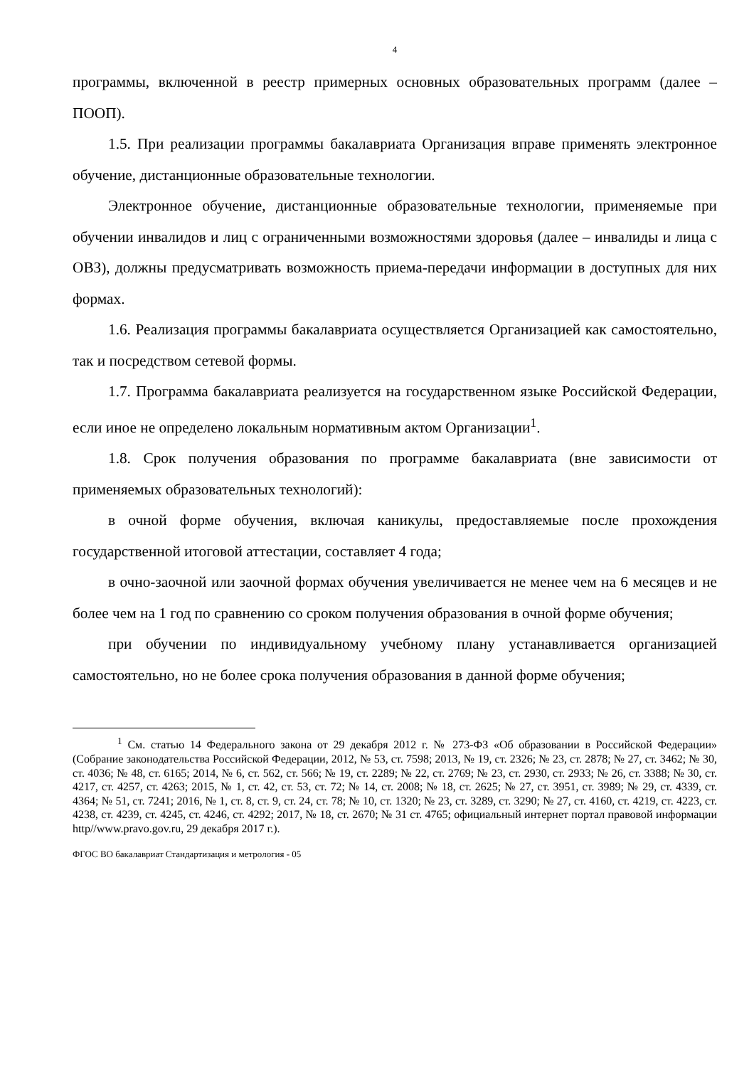4
программы, включенной в реестр примерных основных образовательных программ (далее – ПООП).
1.5. При реализации программы бакалавриата Организация вправе применять электронное обучение, дистанционные образовательные технологии.
Электронное обучение, дистанционные образовательные технологии, применяемые при обучении инвалидов и лиц с ограниченными возможностями здоровья (далее – инвалиды и лица с ОВЗ), должны предусматривать возможность приема-передачи информации в доступных для них формах.
1.6. Реализация программы бакалавриата осуществляется Организацией как самостоятельно, так и посредством сетевой формы.
1.7. Программа бакалавриата реализуется на государственном языке Российской Федерации, если иное не определено локальным нормативным актом Организации<sup>1</sup>.
1.8. Срок получения образования по программе бакалавриата (вне зависимости от применяемых образовательных технологий):
в очной форме обучения, включая каникулы, предоставляемые после прохождения государственной итоговой аттестации, составляет 4 года;
в очно-заочной или заочной формах обучения увеличивается не менее чем на 6 месяцев и не более чем на 1 год по сравнению со сроком получения образования в очной форме обучения;
при обучении по индивидуальному учебному плану устанавливается организацией самостоятельно, но не более срока получения образования в данной форме обучения;
<sup>1</sup> См. статью 14 Федерального закона от 29 декабря 2012 г. № 273-ФЗ «Об образовании в Российской Федерации» (Собрание законодательства Российской Федерации, 2012, № 53, ст. 7598; 2013, № 19, ст. 2326; № 23, ст. 2878; № 27, ст. 3462; № 30, ст. 4036; № 48, ст. 6165; 2014, № 6, ст. 562, ст. 566; № 19, ст. 2289; № 22, ст. 2769; № 23, ст. 2930, ст. 2933; № 26, ст. 3388; № 30, ст. 4217, ст. 4257, ст. 4263; 2015, № 1, ст. 42, ст. 53, ст. 72; № 14, ст. 2008; № 18, ст. 2625; № 27, ст. 3951, ст. 3989; № 29, ст. 4339, ст. 4364; № 51, ст. 7241; 2016, № 1, ст. 8, ст. 9, ст. 24, ст. 78; № 10, ст. 1320; № 23, ст. 3289, ст. 3290; № 27, ст. 4160, ст. 4219, ст. 4223, ст. 4238, ст. 4239, ст. 4245, ст. 4246, ст. 4292; 2017, № 18, ст. 2670; № 31 ст. 4765; официальный интернет портал правовой информации http//www.pravo.gov.ru, 29 декабря 2017 г.).
ФГОС ВО бакалавриат Стандартизация и метрология - 05